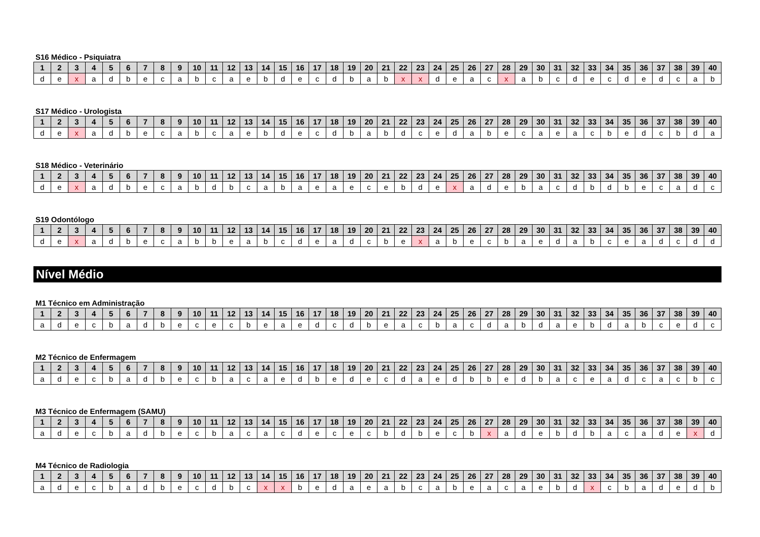S16 Médico - Psiquiatra
| 1 | 2 | 3 | 4 | 5 | 6 | 7 | 8 | 9 | 10 | 11 | 12 | 13 | 14 | 15 | 16 | 17 | 18 | 19 | 20 | 21 | 22 | 23 | 24 | 25 | 26 | 27 | 28 | 29 | 30 | 31 | 32 | 33 | 34 | 35 | 36 | 37 | 38 | 39 | 40 |
| --- | --- | --- | --- | --- | --- | --- | --- | --- | --- | --- | --- | --- | --- | --- | --- | --- | --- | --- | --- | --- | --- | --- | --- | --- | --- | --- | --- | --- | --- | --- | --- | --- | --- | --- | --- | --- | --- | --- | --- |
| d | e | x | a | d | b | e | c | a | b | c | a | e | b | d | e | c | d | b | a | b | x | x | d | e | a | c | x | a | b | c | d | e | c | d | e | d | c | a | b |
S17 Médico - Urologista
| 1 | 2 | 3 | 4 | 5 | 6 | 7 | 8 | 9 | 10 | 11 | 12 | 13 | 14 | 15 | 16 | 17 | 18 | 19 | 20 | 21 | 22 | 23 | 24 | 25 | 26 | 27 | 28 | 29 | 30 | 31 | 32 | 33 | 34 | 35 | 36 | 37 | 38 | 39 | 40 |
| --- | --- | --- | --- | --- | --- | --- | --- | --- | --- | --- | --- | --- | --- | --- | --- | --- | --- | --- | --- | --- | --- | --- | --- | --- | --- | --- | --- | --- | --- | --- | --- | --- | --- | --- | --- | --- | --- | --- | --- |
| d | e | x | a | d | b | e | c | a | b | c | a | e | b | d | e | c | d | b | a | b | d | c | e | d | a | b | e | c | a | e | a | c | b | e | d | c | b | d | a |
S18 Médico - Veterinário
| 1 | 2 | 3 | 4 | 5 | 6 | 7 | 8 | 9 | 10 | 11 | 12 | 13 | 14 | 15 | 16 | 17 | 18 | 19 | 20 | 21 | 22 | 23 | 24 | 25 | 26 | 27 | 28 | 29 | 30 | 31 | 32 | 33 | 34 | 35 | 36 | 37 | 38 | 39 | 40 |
| --- | --- | --- | --- | --- | --- | --- | --- | --- | --- | --- | --- | --- | --- | --- | --- | --- | --- | --- | --- | --- | --- | --- | --- | --- | --- | --- | --- | --- | --- | --- | --- | --- | --- | --- | --- | --- | --- | --- | --- |
| d | e | x | a | d | b | e | c | a | b | d | b | c | a | b | a | e | a | e | c | e | b | d | e | x | a | d | e | b | a | c | d | b | d | b | e | c | a | d | c |
S19 Odontólogo
| 1 | 2 | 3 | 4 | 5 | 6 | 7 | 8 | 9 | 10 | 11 | 12 | 13 | 14 | 15 | 16 | 17 | 18 | 19 | 20 | 21 | 22 | 23 | 24 | 25 | 26 | 27 | 28 | 29 | 30 | 31 | 32 | 33 | 34 | 35 | 36 | 37 | 38 | 39 | 40 |
| --- | --- | --- | --- | --- | --- | --- | --- | --- | --- | --- | --- | --- | --- | --- | --- | --- | --- | --- | --- | --- | --- | --- | --- | --- | --- | --- | --- | --- | --- | --- | --- | --- | --- | --- | --- | --- | --- | --- | --- |
| d | e | x | a | d | b | e | c | a | b | b | e | a | b | c | d | e | a | d | c | b | e | x | a | b | e | c | b | a | e | d | a | b | c | e | a | d | c | d | d |
Nível Médio
M1 Técnico em Administração
| 1 | 2 | 3 | 4 | 5 | 6 | 7 | 8 | 9 | 10 | 11 | 12 | 13 | 14 | 15 | 16 | 17 | 18 | 19 | 20 | 21 | 22 | 23 | 24 | 25 | 26 | 27 | 28 | 29 | 30 | 31 | 32 | 33 | 34 | 35 | 36 | 37 | 38 | 39 | 40 |
| --- | --- | --- | --- | --- | --- | --- | --- | --- | --- | --- | --- | --- | --- | --- | --- | --- | --- | --- | --- | --- | --- | --- | --- | --- | --- | --- | --- | --- | --- | --- | --- | --- | --- | --- | --- | --- | --- | --- | --- |
| a | d | e | c | b | a | d | b | e | c | e | c | b | e | a | e | d | c | d | b | e | a | c | b | a | c | d | a | b | d | a | e | b | d | a | b | c | e | d | c |
M2 Técnico de Enfermagem
| 1 | 2 | 3 | 4 | 5 | 6 | 7 | 8 | 9 | 10 | 11 | 12 | 13 | 14 | 15 | 16 | 17 | 18 | 19 | 20 | 21 | 22 | 23 | 24 | 25 | 26 | 27 | 28 | 29 | 30 | 31 | 32 | 33 | 34 | 35 | 36 | 37 | 38 | 39 | 40 |
| --- | --- | --- | --- | --- | --- | --- | --- | --- | --- | --- | --- | --- | --- | --- | --- | --- | --- | --- | --- | --- | --- | --- | --- | --- | --- | --- | --- | --- | --- | --- | --- | --- | --- | --- | --- | --- | --- | --- | --- |
| a | d | e | c | b | a | d | b | e | c | b | a | c | a | e | d | b | e | d | e | c | d | a | e | d | b | b | e | d | b | a | c | e | a | d | c | a | c | b | c |
M3 Técnico de Enfermagem (SAMU)
| 1 | 2 | 3 | 4 | 5 | 6 | 7 | 8 | 9 | 10 | 11 | 12 | 13 | 14 | 15 | 16 | 17 | 18 | 19 | 20 | 21 | 22 | 23 | 24 | 25 | 26 | 27 | 28 | 29 | 30 | 31 | 32 | 33 | 34 | 35 | 36 | 37 | 38 | 39 | 40 |
| --- | --- | --- | --- | --- | --- | --- | --- | --- | --- | --- | --- | --- | --- | --- | --- | --- | --- | --- | --- | --- | --- | --- | --- | --- | --- | --- | --- | --- | --- | --- | --- | --- | --- | --- | --- | --- | --- | --- | --- |
| a | d | e | c | b | a | d | b | e | c | b | a | c | a | c | d | e | c | e | c | b | d | b | e | c | b | x | a | d | e | b | d | b | a | c | a | d | e | x | d |
M4 Técnico de Radiologia
| 1 | 2 | 3 | 4 | 5 | 6 | 7 | 8 | 9 | 10 | 11 | 12 | 13 | 14 | 15 | 16 | 17 | 18 | 19 | 20 | 21 | 22 | 23 | 24 | 25 | 26 | 27 | 28 | 29 | 30 | 31 | 32 | 33 | 34 | 35 | 36 | 37 | 38 | 39 | 40 |
| --- | --- | --- | --- | --- | --- | --- | --- | --- | --- | --- | --- | --- | --- | --- | --- | --- | --- | --- | --- | --- | --- | --- | --- | --- | --- | --- | --- | --- | --- | --- | --- | --- | --- | --- | --- | --- | --- | --- | --- |
| a | d | e | c | b | a | d | b | e | c | d | b | c | x | x | b | e | d | a | e | a | b | c | a | b | e | a | c | a | e | b | d | x | c | b | a | d | e | d | b |